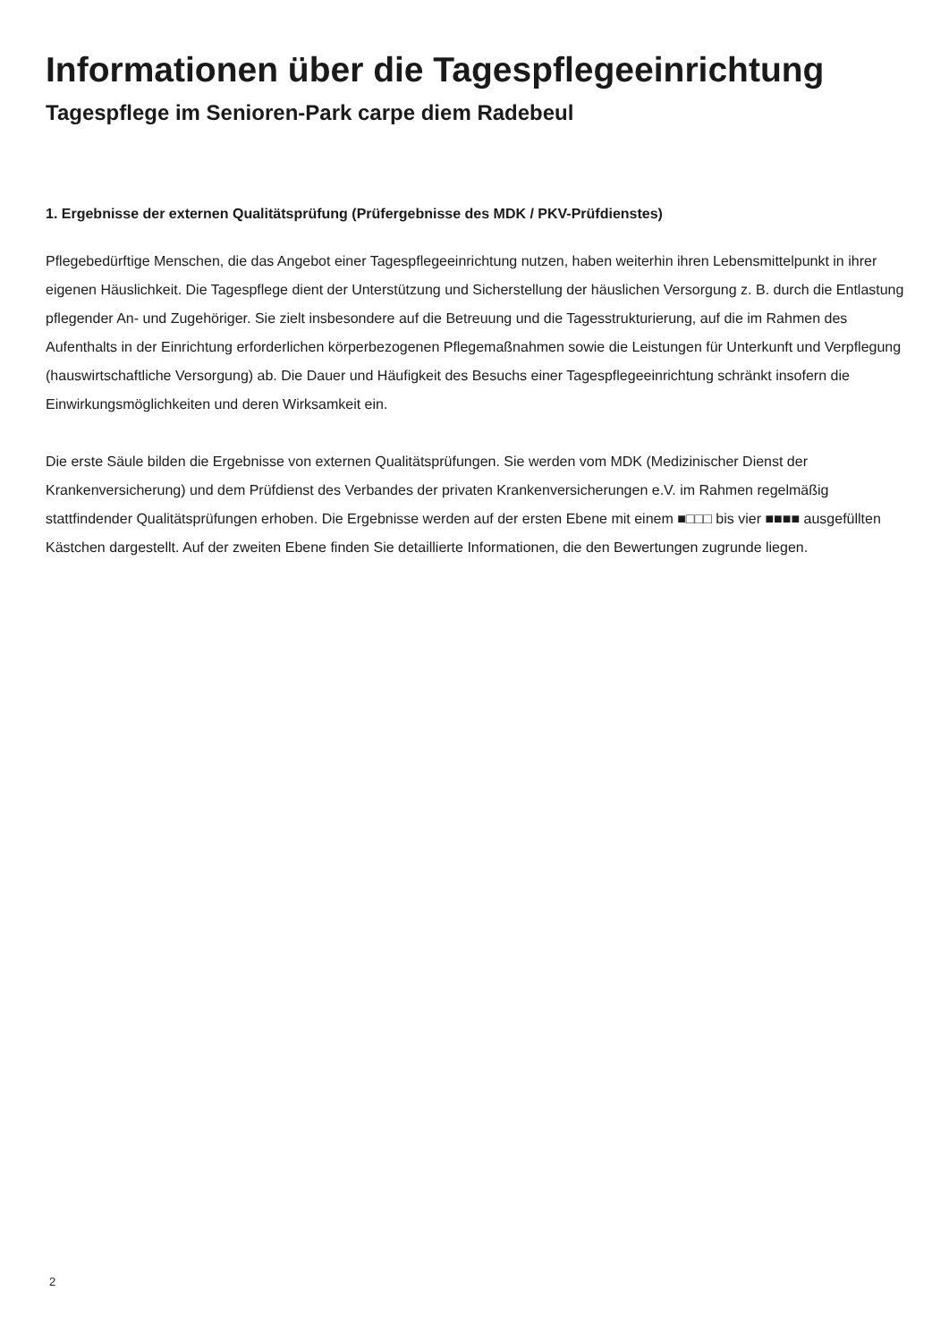Informationen über die Tagespflegeeinrichtung
Tagespflege im Senioren-Park carpe diem Radebeul
1. Ergebnisse der externen Qualitätsprüfung (Prüfergebnisse des MDK / PKV-Prüfdienstes)
Pflegebedürftige Menschen, die das Angebot einer Tagespflegeeinrichtung nutzen, haben weiterhin ihren Lebensmittelpunkt in ihrer eigenen Häuslichkeit. Die Tagespflege dient der Unterstützung und Sicherstellung der häuslichen Versorgung z. B. durch die Entlastung pflegender An- und Zugehöriger. Sie zielt insbesondere auf die Betreuung und die Tagesstrukturierung, auf die im Rahmen des Aufenthalts in der Einrichtung erforderlichen körperbezogenen Pflegemaßnahmen sowie die Leistungen für Unterkunft und Verpflegung (hauswirtschaftliche Versorgung) ab. Die Dauer und Häufigkeit des Besuchs einer Tagespflegeeinrichtung schränkt insofern die Einwirkungsmöglichkeiten und deren Wirksamkeit ein.
Die erste Säule bilden die Ergebnisse von externen Qualitätsprüfungen. Sie werden vom MDK (Medizinischer Dienst der Krankenversicherung) und dem Prüfdienst des Verbandes der privaten Krankenversicherungen e.V. im Rahmen regelmäßig stattfindender Qualitätsprüfungen erhoben. Die Ergebnisse werden auf der ersten Ebene mit einem ■□□□ bis vier ■■■■ ausgefüllten Kästchen dargestellt. Auf der zweiten Ebene finden Sie detaillierte Informationen, die den Bewertungen zugrunde liegen.
2